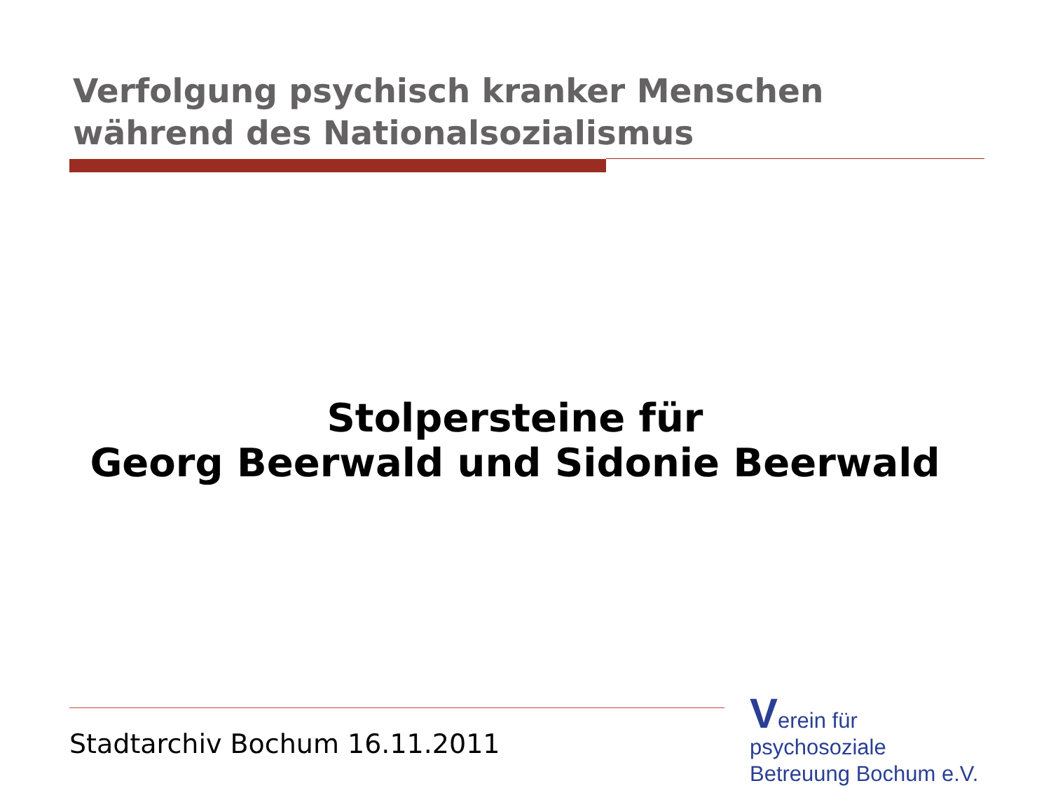Verfolgung psychisch kranker Menschen
während des Nationalsozialismus
Stolpersteine für
Georg Beerwald und Sidonie Beerwald
Stadtarchiv Bochum 16.11.2011
Verein für
psychosoziale
Betreuung Bochum e.V.